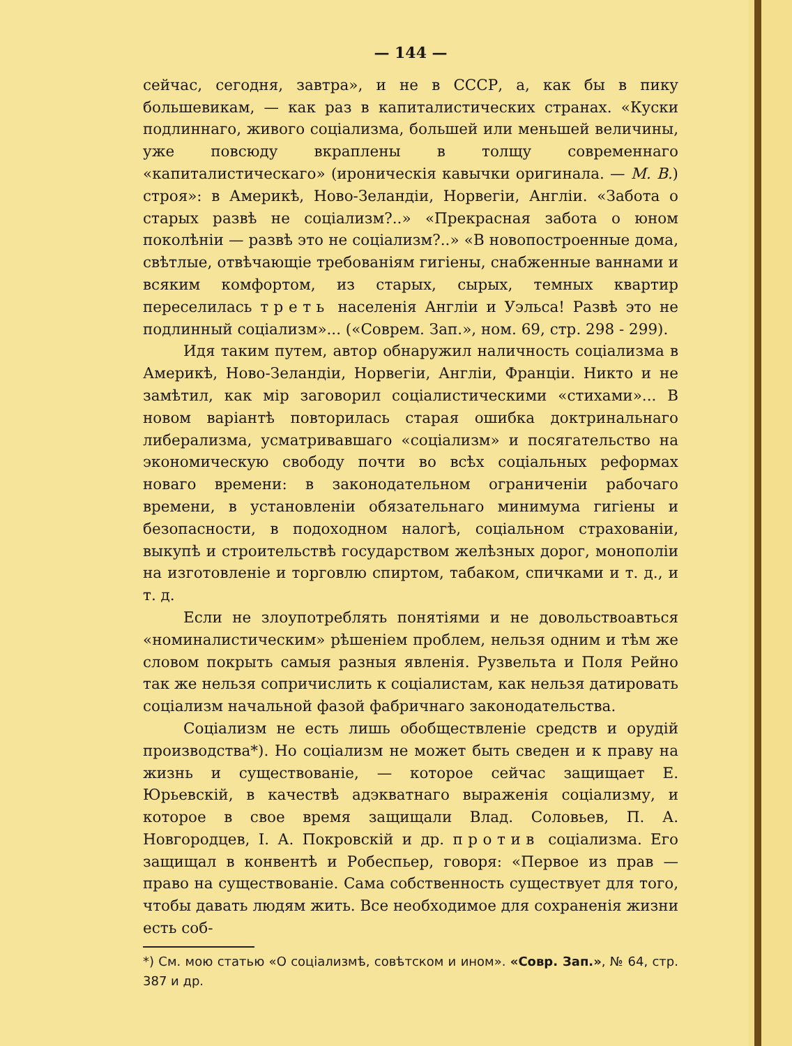— 144 —
сейчас, сегодня, завтра», и не в СССР, а, как бы в пику большевикам, — как раз в капиталистических странах. «Куски подлиннаго, живого соціализма, большей или меньшей величины, уже повсюду вкраплены в толщу современнаго «капиталистическаго» (ироническія кавычки оригинала. — М. В.) строя»: в Америкѣ, Ново-Зеландіи, Норвегіи, Англіи. «Забота о старых развѣ не соціализм?..» «Прекрасная забота о юном поколѣніи — развѣ это не соціализм?..» «В новопостроенные дома, свѣтлые, отвѣчающіе требованіям гигіены, снабженные ваннами и всяким комфортом, из старых, сырых, темных квартир переселилась треть населенія Англіи и Уэльса! Развѣ это не подлинный соціализм»... («Соврем. Зап.», ном. 69, стр. 298 - 299).
Идя таким путем, автор обнаружил наличность соціализма в Америкѣ, Ново-Зеландіи, Норвегіи, Англіи, Франціи. Никто и не замѣтил, как мір заговорил соціалистическими «стихами»... В новом варіантѣ повторилась старая ошибка доктринальнаго либерализма, усматривавшаго «соціализм» и посягательство на экономическую свободу почти во всѣх соціальных реформах новаго времени: в законодательном ограниченіи рабочаго времени, в установленіи обязательнаго минимума гигіены и безопасности, в подоходном налогѣ, соціальном страхованіи, выкупѣ и строительствѣ государством желѣзных дорог, монополіи на изготовленіе и торговлю спиртом, табаком, спичками и т. д., и т. д.
Если не злоупотреблять понятіями и не довольствоавться «номиналистическим» рѣшеніем проблем, нельзя одним и тѣм же словом покрыть самыя разныя явленія. Рузвельта и Поля Рейно так же нельзя сопричислить к соціалистам, как нельзя датировать соціализм начальной фазой фабричнаго законодательства.
Соціализм не есть лишь обобществленіе средств и орудій производства*). Но соціализм не может быть сведен и к праву на жизнь и существованіе, — которое сейчас защищает Е. Юрьевскій, в качествѣ адэкватнаго выраженія соціализму, и которое в свое время защищали Влад. Соловьев, П. А. Новгородцев, І. А. Покровскій и др. против соціализма. Его защищал в конвентѣ и Робеспьер, говоря: «Первое из прав — право на существованіе. Сама собственность существует для того, чтобы давать людям жить. Все необходимое для сохраненія жизни есть соб-
*) См. мою статью «О соціализмѣ, совѣтском и ином». «Совр. Зап.», № 64, стр. 387 и др.